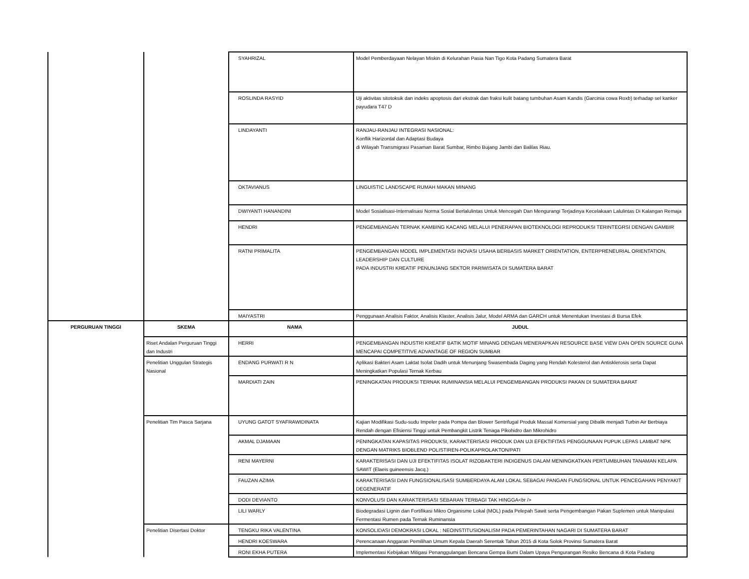| | | SYAHRIZAL | Model Pemberdayaan Nelayan Miskin di Kelurahan Pasia Nan Tigo Kota Padang Sumatera Barat |
| | | ROSLINDA RASYID | Uji aktivitas sitotoksik dan indeks apoptosis dari ekstrak dan fraksi kulit batang tumbuhan Asam Kandis (Garcinia cowa Roxb) terhadap sel kanker payudara T47 D |
| | | LINDAYANTI | RANJAU-RANJAU INTEGRASI NASIONAL: Konflik Harizontal dan Adaptasi Budaya di Wilayah Transmigrasi Pasaman Barat Sumbar, Rimbo Bujang Jambi dan Balilas Riau. |
| | | OKTAVIANUS | LINGUISTIC LANDSCAPE RUMAH MAKAN MINANG |
| | | DWIYANTI HANANDINI | Model Sosialisasi-Internalisasi Norma Sosial Berlalulintas Untuk Mencegah Dan Mengurangi Terjadinya Kecelakaan Lalulintas Di Kalangan Remaja |
| | | HENDRI | PENGEMBANGAN TERNAK KAMBING KACANG MELALUI PENERAPAN BIOTEKNOLOGI REPRODUKSI TERINTEGRSI DENGAN GAMBIR |
| | | RATNI PRIMALITA | PENGEMBANGAN MODEL IMPLEMENTASI INOVASI USAHA BERBASIS MARKET ORIENTATION, ENTERPRENEURIAL ORIENTATION, LEADERSHIP DAN CULTURE PADA INDUSTRI KREATIF PENUNJANG SEKTOR PARIWISATA DI SUMATERA BARAT |
| | | MAIYASTRI | Penggunaan Analisis Faktor, Analisis Klaster, Analisis Jalur, Model ARMA dan GARCH untuk Menentukan Investasi di Bursa Efek |
| PERGURUAN TINGGI | SKEMA | NAMA | JUDUL |
| | Riset Andalan Perguruan Tinggi dan Industri | HERRI | PENGEMBANGAN INDUSTRI KREATIF BATIK MOTIF MINANG DENGAN MENERAPKAN RESOURCE BASE VIEW DAN OPEN SOURCE GUNA MENCAPAI COMPETITIVE ADVANTAGE OF REGION SUMBAR |
| | Penelitian Unggulan Strategis Nasional | ENDANG PURWATI R N | Aplikasi Bakteri Asam Laktat Isolat Dadih untuk Menunjang Swasembada Daging yang Rendah Kolesterol dan Antisklerosis serta Dapat Meningkatkan Populasi Ternak Kerbau |
| | | MARDIATI ZAIN | PENINGKATAN PRODUKSI TERNAK RUMINANSIA MELALUI PENGEMBANGAN PRODUKSI PAKAN DI SUMATERA BARAT |
| | Penelitian Tim Pasca Sarjana | UYUNG GATOT SYAFRAWIDINATA | Kajian Modifikasi Sudu-sudu Impeler pada Pompa dan Blower Sentrifugal Produk Massal Komersial yang Dibalik menjadi Turbin Air Berbiaya Rendah dengan Efisiensi Tinggi untuk Pembangkit Listrik Tenaga Pikohidro dan Mikrohidro |
| | | AKMAL DJAMAAN | PENINGKATAN KAPASITAS PRODUKSI, KARAKTERISASI PRODUK DAN UJI EFEKTIFITAS PENGGUNAAN PUPUK LEPAS LAMBAT NPK DENGAN MATRIKS BIOBLEND POLISTIREN-POLIKAPROLAKTON/PATI |
| | | RENI MAYERNI | KARAKTERISASI DAN UJI EFEKTIFITAS ISOLAT RIZOBAKTERI INDIGENUS DALAM MENINGKATKAN PERTUMBUHAN TANAMAN KELAPA SAWIT (Elaeis guineensis Jacq.) |
| | | FAUZAN AZIMA | KARAKTERISASI DAN FUNGSIONALISASI SUMBERDAYA ALAM LOKAL SEBAGAI PANGAN FUNGSIONAL UNTUK PENCEGAHAN PENYAKIT DEGENERATIF |
| | | DODI DEVIANTO | KONVOLUSI DAN KARAKTERISASI SEBARAN TERBAGI TAK HINGGA<br /> |
| | | LILI WARLY | Biodegradasi Lignin dan Fortifikasi Mikro Organisme Lokal (MOL) pada Pelepah Sawit serta Pengembangan Pakan Suplemen untuk Manipulasi Fermentasi Rumen pada Ternak Ruminansia |
| | Penelitian Disertasi Doktor | TENGKU RIKA VALENTINA | KONSOLIDASI DEMOKRASI LOKAL : NEOINSTITUSIONALISM PADA PEMERINTAHAN NAGARI DI SUMATERA BARAT |
| | | HENDRI KOESWARA | Perencanaan Anggaran Pemilihan Umum Kepala Daerah Serentak Tahun 2015 di Kota Solok Provinsi Sumatera Barat |
| | | RONI EKHA PUTERA | Implementasi Kebijakan Mitigasi Penanggulangan Bencana Gempa Bumi Dalam Upaya Pengurangan Resiko Bencana di Kota Padang |